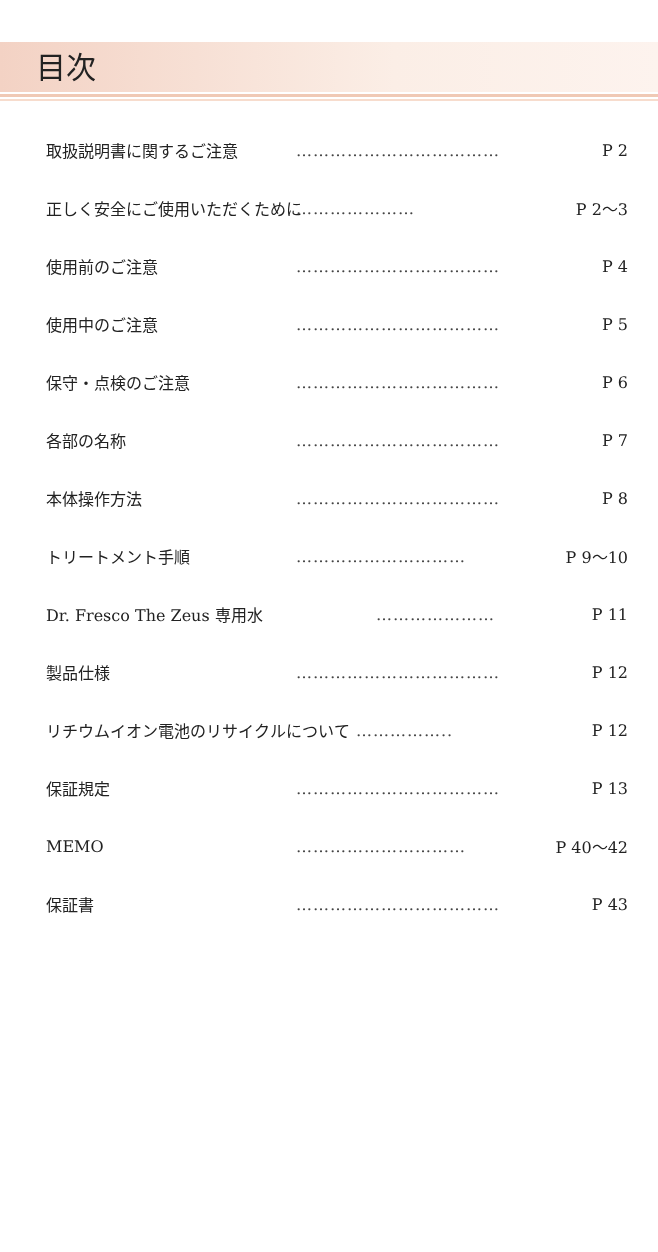目次
取扱説明書に関するご注意 ……………………………… P 2
正しく安全にご使用いただくために ………………… P 2～3
使用前のご注意 ……………………………… P 4
使用中のご注意 ……………………………… P 5
保守・点検のご注意 ……………………………… P 6
各部の名称 ……………………………… P 7
本体操作方法 ……………………………… P 8
トリートメント手順 ………………………… P 9～10
Dr. Fresco The Zeus 専用水 ………………… P 11
製品仕様 ……………………………… P 12
リチウムイオン電池のリサイクルについて …………….. P 12
保証規定 ……………………………… P 13
MEMO ………………………… P 40～42
保証書 ……………………………… P 43